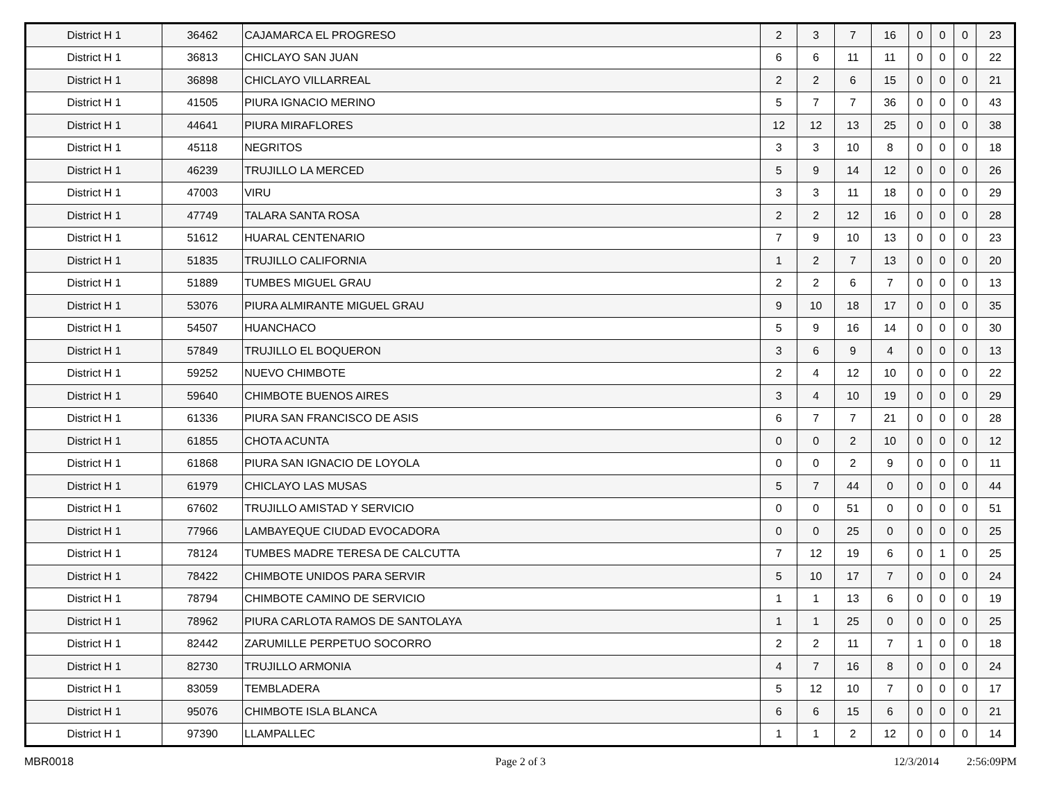| District H 1 | 36462 | CAJAMARCA EL PROGRESO | 2 | 3 | 7 | 16 | 0 | 0 | 0 | 23 |
| District H 1 | 36813 | CHICLAYO SAN JUAN | 6 | 6 | 11 | 11 | 0 | 0 | 0 | 22 |
| District H 1 | 36898 | CHICLAYO VILLARREAL | 2 | 2 | 6 | 15 | 0 | 0 | 0 | 21 |
| District H 1 | 41505 | PIURA IGNACIO MERINO | 5 | 7 | 7 | 36 | 0 | 0 | 0 | 43 |
| District H 1 | 44641 | PIURA MIRAFLORES | 12 | 12 | 13 | 25 | 0 | 0 | 0 | 38 |
| District H 1 | 45118 | NEGRITOS | 3 | 3 | 10 | 8 | 0 | 0 | 0 | 18 |
| District H 1 | 46239 | TRUJILLO LA MERCED | 5 | 9 | 14 | 12 | 0 | 0 | 0 | 26 |
| District H 1 | 47003 | VIRU | 3 | 3 | 11 | 18 | 0 | 0 | 0 | 29 |
| District H 1 | 47749 | TALARA SANTA ROSA | 2 | 2 | 12 | 16 | 0 | 0 | 0 | 28 |
| District H 1 | 51612 | HUARAL CENTENARIO | 7 | 9 | 10 | 13 | 0 | 0 | 0 | 23 |
| District H 1 | 51835 | TRUJILLO CALIFORNIA | 1 | 2 | 7 | 13 | 0 | 0 | 0 | 20 |
| District H 1 | 51889 | TUMBES MIGUEL GRAU | 2 | 2 | 6 | 7 | 0 | 0 | 0 | 13 |
| District H 1 | 53076 | PIURA ALMIRANTE MIGUEL GRAU | 9 | 10 | 18 | 17 | 0 | 0 | 0 | 35 |
| District H 1 | 54507 | HUANCHACO | 5 | 9 | 16 | 14 | 0 | 0 | 0 | 30 |
| District H 1 | 57849 | TRUJILLO EL BOQUERON | 3 | 6 | 9 | 4 | 0 | 0 | 0 | 13 |
| District H 1 | 59252 | NUEVO CHIMBOTE | 2 | 4 | 12 | 10 | 0 | 0 | 0 | 22 |
| District H 1 | 59640 | CHIMBOTE BUENOS AIRES | 3 | 4 | 10 | 19 | 0 | 0 | 0 | 29 |
| District H 1 | 61336 | PIURA SAN FRANCISCO DE ASIS | 6 | 7 | 7 | 21 | 0 | 0 | 0 | 28 |
| District H 1 | 61855 | CHOTA ACUNTA | 0 | 0 | 2 | 10 | 0 | 0 | 0 | 12 |
| District H 1 | 61868 | PIURA SAN IGNACIO DE LOYOLA | 0 | 0 | 2 | 9 | 0 | 0 | 0 | 11 |
| District H 1 | 61979 | CHICLAYO LAS MUSAS | 5 | 7 | 44 | 0 | 0 | 0 | 0 | 44 |
| District H 1 | 67602 | TRUJILLO AMISTAD Y SERVICIO | 0 | 0 | 51 | 0 | 0 | 0 | 0 | 51 |
| District H 1 | 77966 | LAMBAYEQUE CIUDAD EVOCADORA | 0 | 0 | 25 | 0 | 0 | 0 | 0 | 25 |
| District H 1 | 78124 | TUMBES MADRE TERESA DE CALCUTTA | 7 | 12 | 19 | 6 | 0 | 1 | 0 | 25 |
| District H 1 | 78422 | CHIMBOTE UNIDOS PARA SERVIR | 5 | 10 | 17 | 7 | 0 | 0 | 0 | 24 |
| District H 1 | 78794 | CHIMBOTE CAMINO DE SERVICIO | 1 | 1 | 13 | 6 | 0 | 0 | 0 | 19 |
| District H 1 | 78962 | PIURA CARLOTA RAMOS DE SANTOLAYA | 1 | 1 | 25 | 0 | 0 | 0 | 0 | 25 |
| District H 1 | 82442 | ZARUMILLE PERPETUO SOCORRO | 2 | 2 | 11 | 7 | 1 | 0 | 0 | 18 |
| District H 1 | 82730 | TRUJILLO ARMONIA | 4 | 7 | 16 | 8 | 0 | 0 | 0 | 24 |
| District H 1 | 83059 | TEMBLADERA | 5 | 12 | 10 | 7 | 0 | 0 | 0 | 17 |
| District H 1 | 95076 | CHIMBOTE ISLA BLANCA | 6 | 6 | 15 | 6 | 0 | 0 | 0 | 21 |
| District H 1 | 97390 | LLAMPALLEC | 1 | 1 | 2 | 12 | 0 | 0 | 0 | 14 |
MBR0018 Page 2 of 3 12/3/2014 2:56:09PM